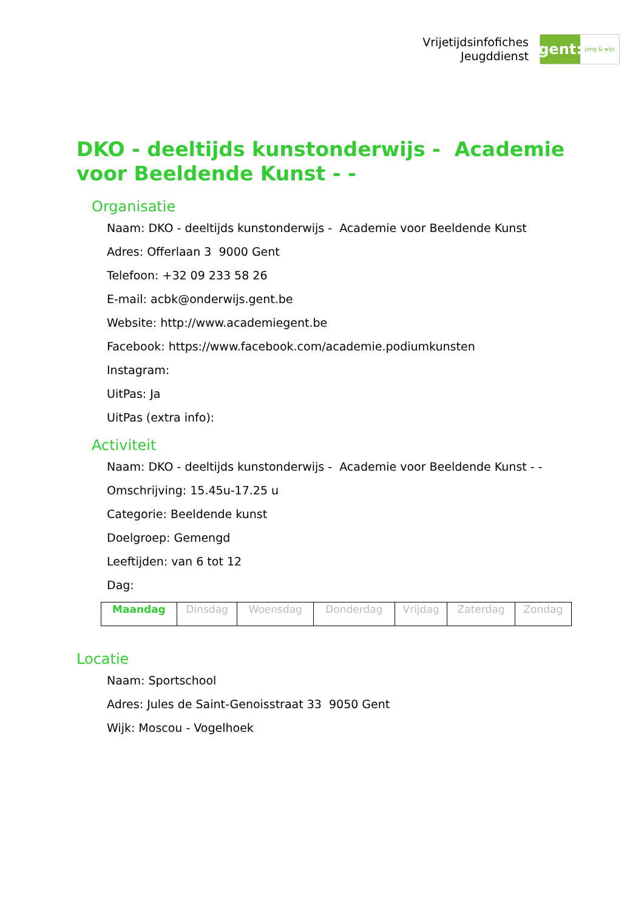Vrijetijdsinfofiches
Jeugddienst
gent:
jong & wijs
DKO - deeltijds kunstonderwijs - Academie voor Beeldende Kunst - -
Organisatie
Naam: DKO - deeltijds kunstonderwijs - Academie voor Beeldende Kunst
Adres: Offerlaan 3 9000 Gent
Telefoon: +32 09 233 58 26
E-mail: acbk@onderwijs.gent.be
Website: http://www.academiegent.be
Facebook: https://www.facebook.com/academie.podiumkunsten
Instagram:
UitPas: Ja
UitPas (extra info):
Activiteit
Naam: DKO - deeltijds kunstonderwijs - Academie voor Beeldende Kunst - -
Omschrijving: 15.45u-17.25 u
Categorie: Beeldende kunst
Doelgroep: Gemengd
Leeftijden: van 6 tot 12
Dag:
| Maandag | Dinsdag | Woensdag | Donderdag | Vrijdag | Zaterdag | Zondag |
Locatie
Naam: Sportschool
Adres: Jules de Saint-Genoisstraat 33 9050 Gent
Wijk: Moscou - Vogelhoek